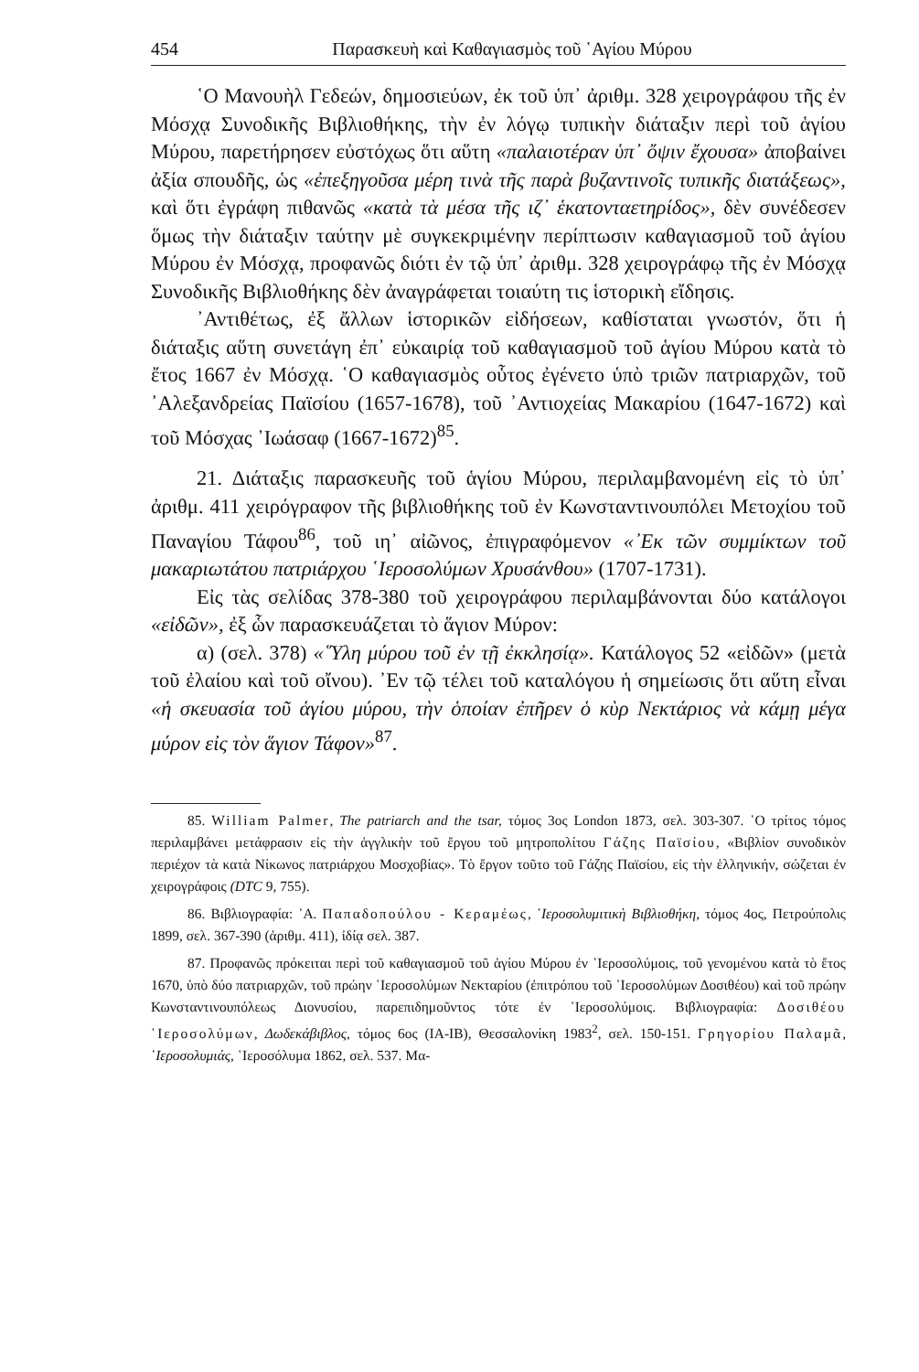454 Παρασκευὴ καὶ Καθαγιασμὸς τοῦ ῾Αγίου Μύρου
῾Ο Μανουὴλ Γεδεών, δημοσιεύων, ἐκ τοῦ ὑπ᾽ ἀριθμ. 328 χειρογράφου τῆς ἐν Μόσχᾳ Συνοδικῆς Βιβλιοθήκης, τὴν ἐν λόγῳ τυπικὴν διάταξιν περὶ τοῦ ἁγίου Μύρου, παρετήρησεν εὐστόχως ὅτι αὕτη «παλαιοτέραν ὑπ᾽ ὄψιν ἔχουσα» ἀποβαίνει ἀξία σπουδῆς, ὡς «ἐπεξηγοῦσα μέρη τινὰ τῆς παρὰ βυζαντινοῖς τυπικῆς διατάξεως», καὶ ὅτι ἐγράφη πιθανῶς «κατὰ τὰ μέσα τῆς ιζ᾽ ἑκατονταετηρίδος», δὲν συνέδεσεν ὅμως τὴν διάταξιν ταύτην μὲ συγκεκριμένην περίπτωσιν καθαγιασμοῦ τοῦ ἁγίου Μύρου ἐν Μόσχᾳ, προφανῶς διότι ἐν τῷ ὑπ᾽ ἀριθμ. 328 χειρογράφῳ τῆς ἐν Μόσχᾳ Συνοδικῆς Βιβλιοθήκης δὲν ἀναγράφεται τοιαύτη τις ἱστορικὴ εἴδησις.
᾽Αντιθέτως, ἐξ ἄλλων ἱστορικῶν εἰδήσεων, καθίσταται γνωστόν, ὅτι ἡ διάταξις αὕτη συνετάγη ἐπ᾽ εὐκαιρίᾳ τοῦ καθαγιασμοῦ τοῦ ἁγίου Μύρου κατὰ τὸ ἔτος 1667 ἐν Μόσχᾳ. ῾Ο καθαγιασμὸς οὗτος ἐγένετο ὑπὸ τριῶν πατριαρχῶν, τοῦ ᾽Αλεξανδρείας Παϊσίου (1657-1678), τοῦ ᾽Αντιοχείας Μακαρίου (1647-1672) καὶ τοῦ Μόσχας ᾽Ιωάσαφ (1667-1672)<sup>85</sup>.
21. Διάταξις παρασκευῆς τοῦ ἁγίου Μύρου, περιλαμβανομένη εἰς τὸ ὑπ᾽ ἀριθμ. 411 χειρόγραφον τῆς βιβλιοθήκης τοῦ ἐν Κωνσταντινουπόλει Μετοχίου τοῦ Παναγίου Τάφου<sup>86</sup>, τοῦ ιη᾽ αἰῶνος, ἐπιγραφόμενον «᾽Εκ τῶν συμμίκτων τοῦ μακαριωτάτου πατριάρχου ῾Ιεροσολύμων Χρυσάνθου» (1707-1731).
Εἰς τὰς σελίδας 378-380 τοῦ χειρογράφου περιλαμβάνονται δύο κατάλογοι «εἰδῶν», ἐξ ὧν παρασκευάζεται τὸ ἅγιον Μύρον:
α) (σελ. 378) «῞Υλη μύρου τοῦ ἐν τῇ ἐκκλησίᾳ». Κατάλογος 52 «εἰδῶν» (μετὰ τοῦ ἐλαίου καὶ τοῦ οἴνου). ᾽Εν τῷ τέλει τοῦ καταλόγου ἡ σημείωσις ὅτι αὕτη εἶναι «ἡ σκευασία τοῦ ἁγίου μύρου, τὴν ὁποίαν ἐπῆρεν ὁ κὺρ Νεκτάριος νὰ κάμῃ μέγα μύρον εἰς τὸν ἅγιον Τάφον»<sup>87</sup>.
85. William Palmer, The patriarch and the tsar, τόμος 3ος London 1873, σελ. 303-307. ῾Ο τρίτος τόμος περιλαμβάνει μετάφρασιν εἰς τὴν ἀγγλικὴν τοῦ ἔργου τοῦ μητροπολίτου Γάζης Παϊσίου, «Βιβλίον συνοδικὸν περιέχον τὰ κατὰ Νίκωνος πατριάρχου Μοσχοβίας». Τὸ ἔργον τοῦτο τοῦ Γάζης Παϊσίου, εἰς τὴν ἑλληνικήν, σώζεται ἐν χειρογράφοις (DTC 9, 755).
86. Βιβλιογραφία: ᾽Α. Παπαδοπούλου - Κεραμέως, ῾Ιεροσολυμιτικὴ Βιβλιοθήκη, τόμος 4ος, Πετρούπολις 1899, σελ. 367-390 (ἀριθμ. 411), ἰδίᾳ σελ. 387.
87. Προφανῶς πρόκειται περὶ τοῦ καθαγιασμοῦ τοῦ ἁγίου Μύρου ἐν ῾Ιεροσολύμοις, τοῦ γενομένου κατὰ τὸ ἔτος 1670, ὑπὸ δύο πατριαρχῶν, τοῦ πρώην ῾Ιεροσολύμων Νεκταρίου (ἐπιτρόπου τοῦ ῾Ιεροσολύμων Δοσιθέου) καὶ τοῦ πρώην Κωνσταντινουπόλεως Διονυσίου, παρεπιδημοῦντος τότε ἐν ῾Ιεροσολύμοις. Βιβλιογραφία: Δοσιθέου ῾Ιεροσολύμων, Δωδεκάβιβλος, τόμος 6ος (ΙΑ-ΙΒ), Θεσσαλονίκη 1983<sup>2</sup>, σελ. 150-151. Γρηγορίου Παλαμᾶ, ῾Ιεροσολυμιάς, ῾Ιεροσόλυμα 1862, σελ. 537. Μα-